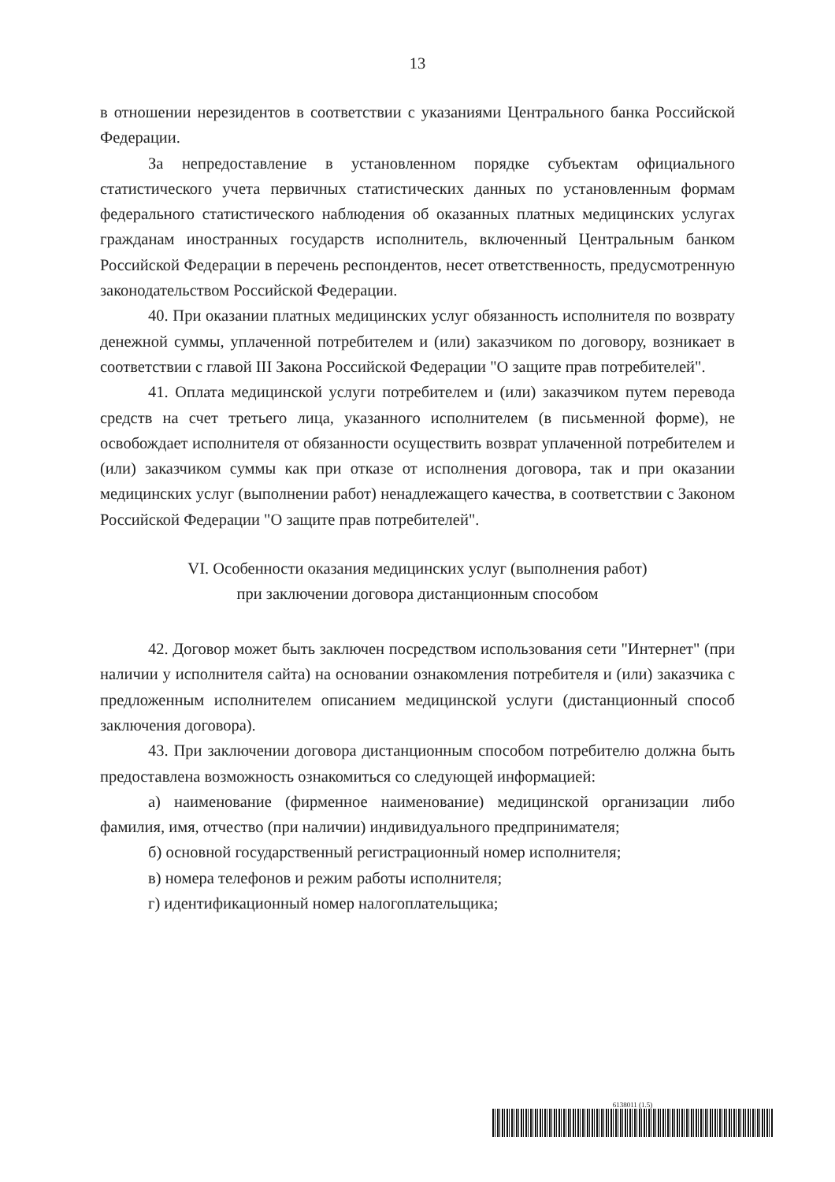13
в отношении нерезидентов в соответствии с указаниями Центрального банка Российской Федерации.
За непредоставление в установленном порядке субъектам официального статистического учета первичных статистических данных по установленным формам федерального статистического наблюдения об оказанных платных медицинских услугах гражданам иностранных государств исполнитель, включенный Центральным банком Российской Федерации в перечень респондентов, несет ответственность, предусмотренную законодательством Российской Федерации.
40. При оказании платных медицинских услуг обязанность исполнителя по возврату денежной суммы, уплаченной потребителем и (или) заказчиком по договору, возникает в соответствии с главой III Закона Российской Федерации "О защите прав потребителей".
41. Оплата медицинской услуги потребителем и (или) заказчиком путем перевода средств на счет третьего лица, указанного исполнителем (в письменной форме), не освобождает исполнителя от обязанности осуществить возврат уплаченной потребителем и (или) заказчиком суммы как при отказе от исполнения договора, так и при оказании медицинских услуг (выполнении работ) ненадлежащего качества, в соответствии с Законом Российской Федерации "О защите прав потребителей".
VI. Особенности оказания медицинских услуг (выполнения работ)
при заключении договора дистанционным способом
42. Договор может быть заключен посредством использования сети "Интернет" (при наличии у исполнителя сайта) на основании ознакомления потребителя и (или) заказчика с предложенным исполнителем описанием медицинской услуги (дистанционный способ заключения договора).
43. При заключении договора дистанционным способом потребителю должна быть предоставлена возможность ознакомиться со следующей информацией:
а) наименование (фирменное наименование) медицинской организации либо фамилия, имя, отчество (при наличии) индивидуального предпринимателя;
б) основной государственный регистрационный номер исполнителя;
в) номера телефонов и режим работы исполнителя;
г) идентификационный номер налогоплательщика;
6138011 (1.5)